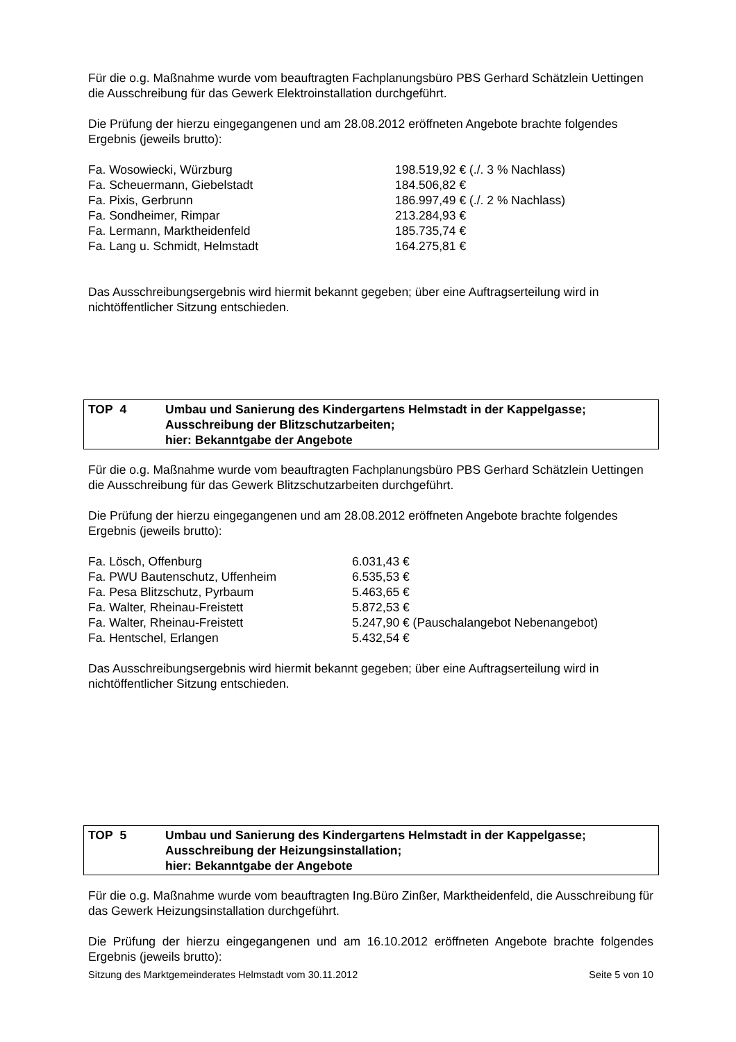Für die o.g. Maßnahme wurde vom beauftragten Fachplanungsbüro PBS Gerhard Schätzlein Uettingen die Ausschreibung für das Gewerk Elektroinstallation durchgeführt.
Die Prüfung der hierzu eingegangenen und am 28.08.2012 eröffneten Angebote brachte folgendes Ergebnis (jeweils brutto):
| Fa. Wosowiecki, Würzburg | 198.519,92 € (./. 3 % Nachlass) |
| Fa. Scheuermann, Giebelstadt | 184.506,82 € |
| Fa. Pixis, Gerbrunn | 186.997,49 € (./. 2 % Nachlass) |
| Fa. Sondheimer, Rimpar | 213.284,93 € |
| Fa. Lermann, Marktheidenfeld | 185.735,74 € |
| Fa. Lang u. Schmidt, Helmstadt | 164.275,81 € |
Das Ausschreibungsergebnis wird hiermit bekannt gegeben; über eine Auftragserteilung wird in nichtöffentlicher Sitzung entschieden.
TOP 4 Umbau und Sanierung des Kindergartens Helmstadt in der Kappelgasse;
Ausschreibung der Blitzschutzarbeiten;
hier: Bekanntgabe der Angebote
Für die o.g. Maßnahme wurde vom beauftragten Fachplanungsbüro PBS Gerhard Schätzlein Uettingen die Ausschreibung für das Gewerk Blitzschutzarbeiten durchgeführt.
Die Prüfung der hierzu eingegangenen und am 28.08.2012 eröffneten Angebote brachte folgendes Ergebnis (jeweils brutto):
| Fa. Lösch, Offenburg | 6.031,43 € |
| Fa. PWU Bautenschutz, Uffenheim | 6.535,53 € |
| Fa. Pesa Blitzschutz, Pyrbaum | 5.463,65 € |
| Fa. Walter, Rheinau-Freistett | 5.872,53 € |
| Fa. Walter, Rheinau-Freistett | 5.247,90 € (Pauschalangebot Nebenangebot) |
| Fa. Hentschel, Erlangen | 5.432,54 € |
Das Ausschreibungsergebnis wird hiermit bekannt gegeben; über eine Auftragserteilung wird in nichtöffentlicher Sitzung entschieden.
TOP 5 Umbau und Sanierung des Kindergartens Helmstadt in der Kappelgasse;
Ausschreibung der Heizungsinstallation;
hier: Bekanntgabe der Angebote
Für die o.g. Maßnahme wurde vom beauftragten Ing.Büro Zinßer, Marktheidenfeld, die Ausschreibung für das Gewerk Heizungsinstallation durchgeführt.
Die Prüfung der hierzu eingegangenen und am 16.10.2012 eröffneten Angebote brachte folgendes Ergebnis (jeweils brutto):
Sitzung des Marktgemeinderates Helmstadt vom 30.11.2012 Seite 5 von 10